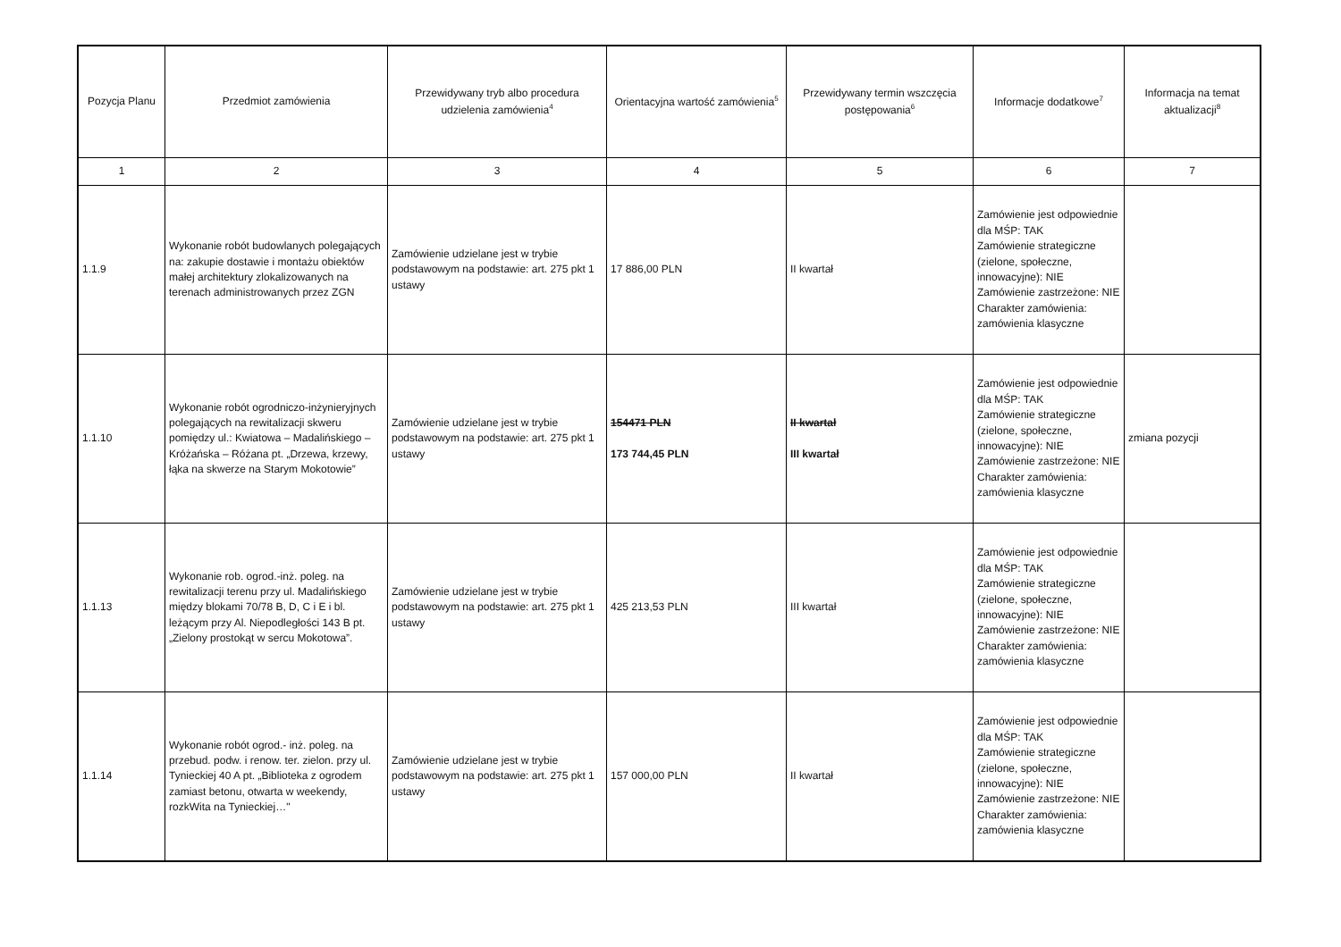| Pozycja Planu | Przedmiot zamówienia | Przewidywany tryb albo procedura udzielenia zamówienia<sup>4</sup> | Orientacyjna wartość zamówienia<sup>5</sup> | Przewidywany termin wszczęcia postępowania<sup>6</sup> | Informacje dodatkowe<sup>7</sup> | Informacja na temat aktualizacji<sup>8</sup> |
| --- | --- | --- | --- | --- | --- | --- |
| 1 | 2 | 3 | 4 | 5 | 6 | 7 |
| 1.1.9 | Wykonanie robót budowlanych polegających na: zakupie dostawie i montażu obiektów małej architektury zlokalizowanych na terenach administrowanych przez ZGN | Zamówienie udzielane jest w trybie podstawowym na podstawie: art. 275 pkt 1 ustawy | 17 886,00 PLN | II kwartał | Zamówienie jest odpowiednie dla MŚP: TAK Zamówienie strategiczne (zielone, społeczne, innowacyjne): NIE Zamówienie zastrzeżone: NIE Charakter zamówienia: zamówienia klasyczne | |
| 1.1.10 | Wykonanie robót ogrodniczo-inżynieryjnych polegających na rewitalizacji skweru pomiędzy ul.: Kwiatowa – Madalińskiego – Króżańska – Różana pt. „Drzewa, krzewy, łąka na skwerze na Starym Mokotowie” | Zamówienie udzielane jest w trybie podstawowym na podstawie: art. 275 pkt 1 ustawy | 154471 PLN 173 744,45 PLN | II kwartał III kwartał | Zamówienie jest odpowiednie dla MŚP: TAK Zamówienie strategiczne (zielone, społeczne, innowacyjne): NIE Zamówienie zastrzeżone: NIE Charakter zamówienia: zamówienia klasyczne | zmiana pozycji |
| 1.1.13 | Wykonanie rob. ogrod.-inż. poleg. na rewitalizacji terenu przy ul. Madalińskiego między blokami 70/78 B, D, C i E i bl. leżącym przy Al. Niepodległości 143 B pt. „Zielony prostokąt w sercu Mokotowa”. | Zamówienie udzielane jest w trybie podstawowym na podstawie: art. 275 pkt 1 ustawy | 425 213,53 PLN | III kwartał | Zamówienie jest odpowiednie dla MŚP: TAK Zamówienie strategiczne (zielone, społeczne, innowacyjne): NIE Zamówienie zastrzeżone: NIE Charakter zamówienia: zamówienia klasyczne | |
| 1.1.14 | Wykonanie robót ogrod.- inż. poleg. na przebud. podw. i renow. ter. zielon. przy ul. Tynieckiej 40 A pt. „Biblioteka z ogrodem zamiast betonu, otwarta w weekendy, rozkWita na Tynieckiej…" | Zamówienie udzielane jest w trybie podstawowym na podstawie: art. 275 pkt 1 ustawy | 157 000,00 PLN | II kwartał | Zamówienie jest odpowiednie dla MŚP: TAK Zamówienie strategiczne (zielone, społeczne, innowacyjne): NIE Zamówienie zastrzeżone: NIE Charakter zamówienia: zamówienia klasyczne | |